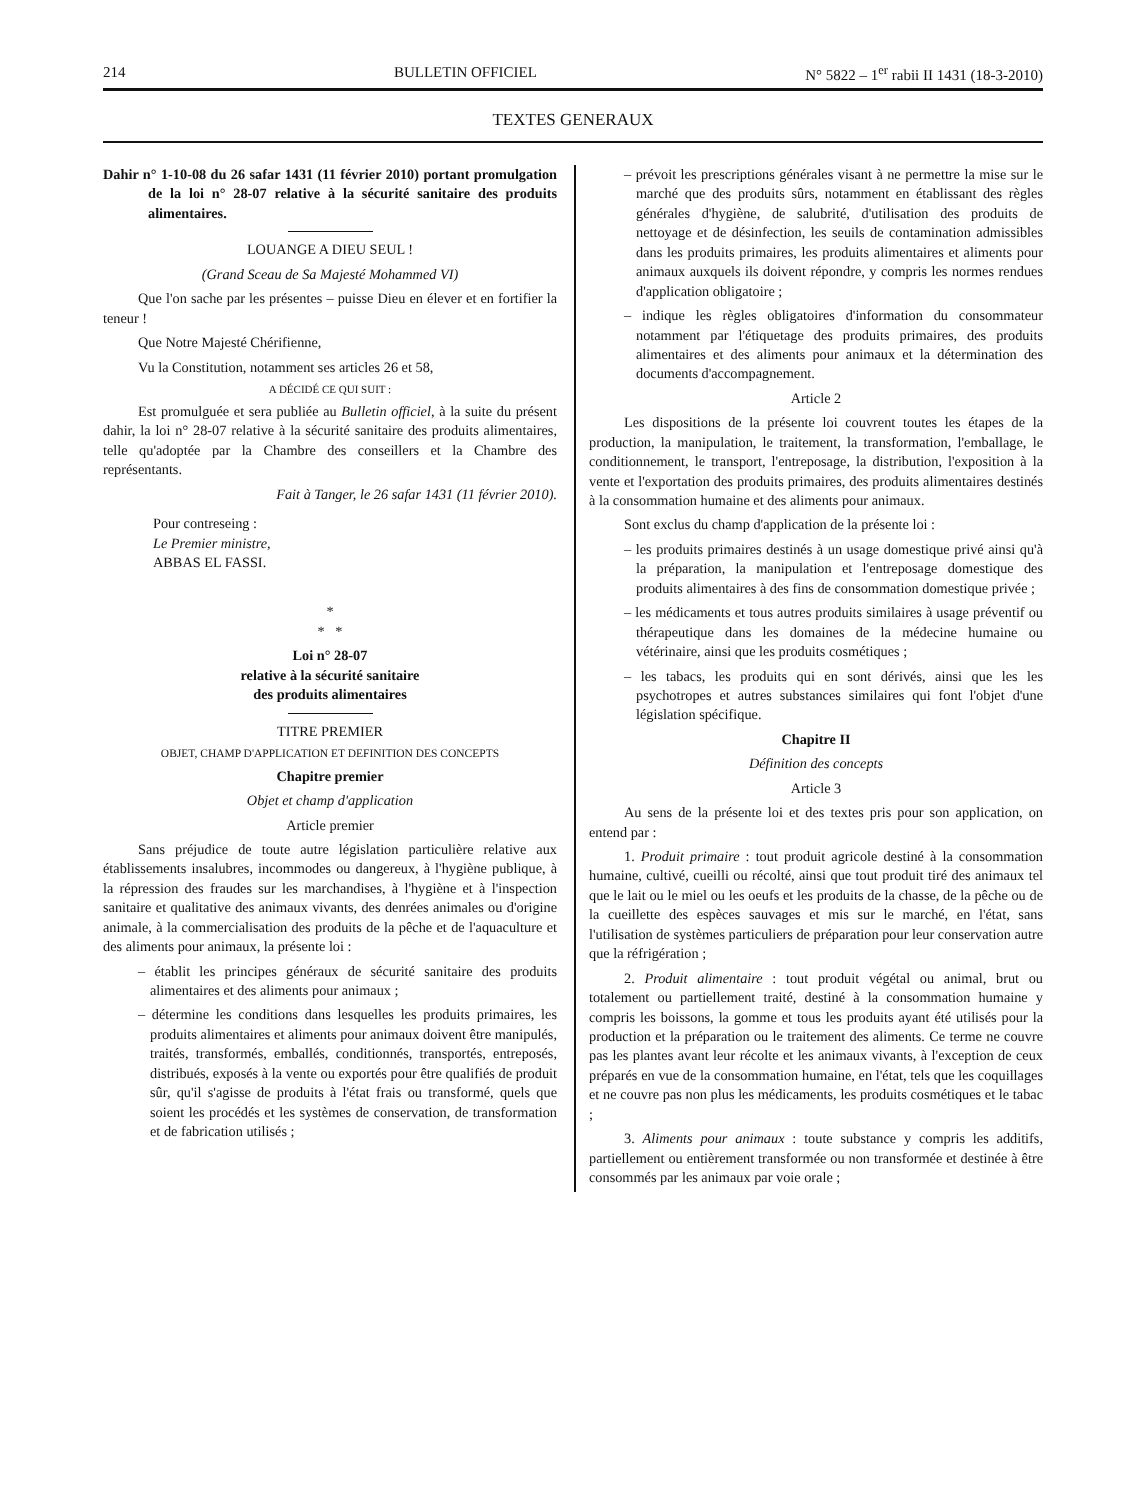214 BULLETIN OFFICIEL N° 5822 – 1<sup>er</sup> rabii II 1431 (18-3-2010)
TEXTES GENERAUX
Dahir n° 1-10-08 du 26 safar 1431 (11 février 2010) portant promulgation de la loi n° 28-07 relative à la sécurité sanitaire des produits alimentaires.
LOUANGE A DIEU SEUL !
(Grand Sceau de Sa Majesté Mohammed VI)
Que l'on sache par les présentes – puisse Dieu en élever et en fortifier la teneur !
Que Notre Majesté Chérifienne,
Vu la Constitution, notamment ses articles 26 et 58,
A DÉCIDÉ CE QUI SUIT :
Est promulguée et sera publiée au Bulletin officiel, à la suite du présent dahir, la loi n° 28-07 relative à la sécurité sanitaire des produits alimentaires, telle qu'adoptée par la Chambre des conseillers et la Chambre des représentants.
Fait à Tanger, le 26 safar 1431 (11 février 2010).
Pour contreseing :
Le Premier ministre,
ABBAS EL FASSI.
*
* *
Loi n° 28-07
relative à la sécurité sanitaire
des produits alimentaires
TITRE PREMIER
OBJET, CHAMP D'APPLICATION ET DEFINITION DES CONCEPTS
Chapitre premier
Objet et champ d'application
Article premier
Sans préjudice de toute autre législation particulière relative aux établissements insalubres, incommodes ou dangereux, à l'hygiène publique, à la répression des fraudes sur les marchandises, à l'hygiène et à l'inspection sanitaire et qualitative des animaux vivants, des denrées animales ou d'origine animale, à la commercialisation des produits de la pêche et de l'aquaculture et des aliments pour animaux, la présente loi :
– établit les principes généraux de sécurité sanitaire des produits alimentaires et des aliments pour animaux ;
– détermine les conditions dans lesquelles les produits primaires, les produits alimentaires et aliments pour animaux doivent être manipulés, traités, transformés, emballés, conditionnés, transportés, entreposés, distribués, exposés à la vente ou exportés pour être qualifiés de produit sûr, qu'il s'agisse de produits à l'état frais ou transformé, quels que soient les procédés et les systèmes de conservation, de transformation et de fabrication utilisés ;
– prévoit les prescriptions générales visant à ne permettre la mise sur le marché que des produits sûrs, notamment en établissant des règles générales d'hygiène, de salubrité, d'utilisation des produits de nettoyage et de désinfection, les seuils de contamination admissibles dans les produits primaires, les produits alimentaires et aliments pour animaux auxquels ils doivent répondre, y compris les normes rendues d'application obligatoire ;
– indique les règles obligatoires d'information du consommateur notamment par l'étiquetage des produits primaires, des produits alimentaires et des aliments pour animaux et la détermination des documents d'accompagnement.
Article 2
Les dispositions de la présente loi couvrent toutes les étapes de la production, la manipulation, le traitement, la transformation, l'emballage, le conditionnement, le transport, l'entreposage, la distribution, l'exposition à la vente et l'exportation des produits primaires, des produits alimentaires destinés à la consommation humaine et des aliments pour animaux.
Sont exclus du champ d'application de la présente loi :
– les produits primaires destinés à un usage domestique privé ainsi qu'à la préparation, la manipulation et l'entreposage domestique des produits alimentaires à des fins de consommation domestique privée ;
– les médicaments et tous autres produits similaires à usage préventif ou thérapeutique dans les domaines de la médecine humaine ou vétérinaire, ainsi que les produits cosmétiques ;
– les tabacs, les produits qui en sont dérivés, ainsi que les les psychotropes et autres substances similaires qui font l'objet d'une législation spécifique.
Chapitre II
Définition des concepts
Article 3
Au sens de la présente loi et des textes pris pour son application, on entend par :
1. Produit primaire : tout produit agricole destiné à la consommation humaine, cultivé, cueilli ou récolté, ainsi que tout produit tiré des animaux tel que le lait ou le miel ou les oeufs et les produits de la chasse, de la pêche ou de la cueillette des espèces sauvages et mis sur le marché, en l'état, sans l'utilisation de systèmes particuliers de préparation pour leur conservation autre que la réfrigération ;
2. Produit alimentaire : tout produit végétal ou animal, brut ou totalement ou partiellement traité, destiné à la consommation humaine y compris les boissons, la gomme et tous les produits ayant été utilisés pour la production et la préparation ou le traitement des aliments. Ce terme ne couvre pas les plantes avant leur récolte et les animaux vivants, à l'exception de ceux préparés en vue de la consommation humaine, en l'état, tels que les coquillages et ne couvre pas non plus les médicaments, les produits cosmétiques et le tabac ;
3. Aliments pour animaux : toute substance y compris les additifs, partiellement ou entièrement transformée ou non transformée et destinée à être consommés par les animaux par voie orale ;